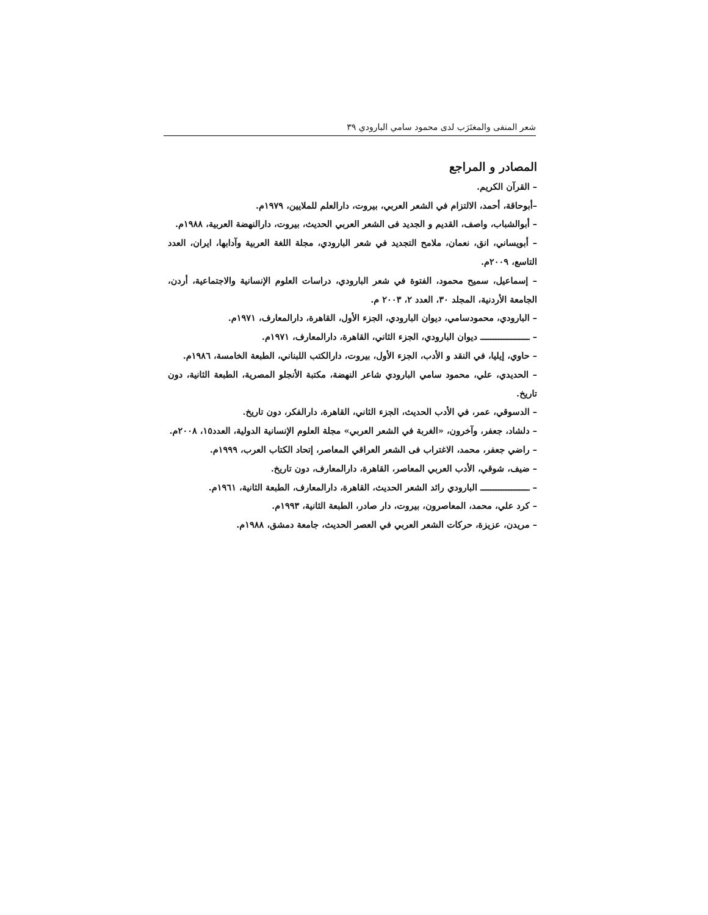شعر المنفى والمغتَرَب لدى محمود سامي البارودي ٣٩
المصادر و المراجع
– القرآن الكريم.
–أبوحاقة، أحمد، الالتزام في الشعر العربي، بيروت، دارالعلم للملايين، ١٩٧٩م.
– أبوالشباب، واصف، القديم و الجديد فى الشعر العربي الحديث، بيروت، دارالنهضة العربية، ١٩٨٨م.
– أبويساني، انق، نعمان، ملامح التجديد في شعر البارودي، مجلة اللغة العربية وآدابها، ايران، العدد التاسع، ٢٠٠٩م.
– إسماعيل، سميح محمود، الفتوة في شعر البارودي، دراسات العلوم الإنسانية والاجتماعية، أردن، الجامعة الأردنية، المجلد ٣٠، العدد ٢، ٢٠٠٣ م.
– البارودي، محمودسامي، ديوان البارودي، الجزء الأول، القاهرة، دارالمعارف، ١٩٧١م.
– ـــــــــــــــــــ ديوان البارودي، الجزء الثاني، القاهرة، دارالمعارف، ١٩٧١م.
– حاوي، إيليا، في النقد و الأدب، الجزء الأول، بيروت، دارالكتب اللبناني، الطبعة الخامسة، ١٩٨٦م.
– الحديدي، علي، محمود سامي البارودي شاعر النهضة، مكتبة الأنجلو المصرية، الطبعة الثانية، دون تاريخ.
– الدسوقي، عمر، في الأدب الحديث، الجزء الثاني، القاهرة، دارالفكر، دون تاريخ.
– دلشاد، جعفر، وآخرون، «الغربة في الشعر العربي» مجلة العلوم الإنسانية الدولية، العدد١٥، ٢٠٠٨م.
– راضي جعفر، محمد، الاغتراب فى الشعر العراقي المعاصر، إتحاد الكتاب العرب، ١٩٩٩م.
– ضيف، شوقي، الأدب العربي المعاصر، القاهرة، دارالمعارف، دون تاريخ.
– ـــــــــــــــــــ البارودي رائد الشعر الحديث، القاهرة، دارالمعارف، الطبعة الثانية، ١٩٦١م.
– كرد علي، محمد، المعاصرون، بيروت، دار صادر، الطبعة الثانية، ١٩٩٣م.
– مريدن، عزيزة، حركات الشعر العربي في العصر الحديث، جامعة دمشق، ١٩٨٨م.